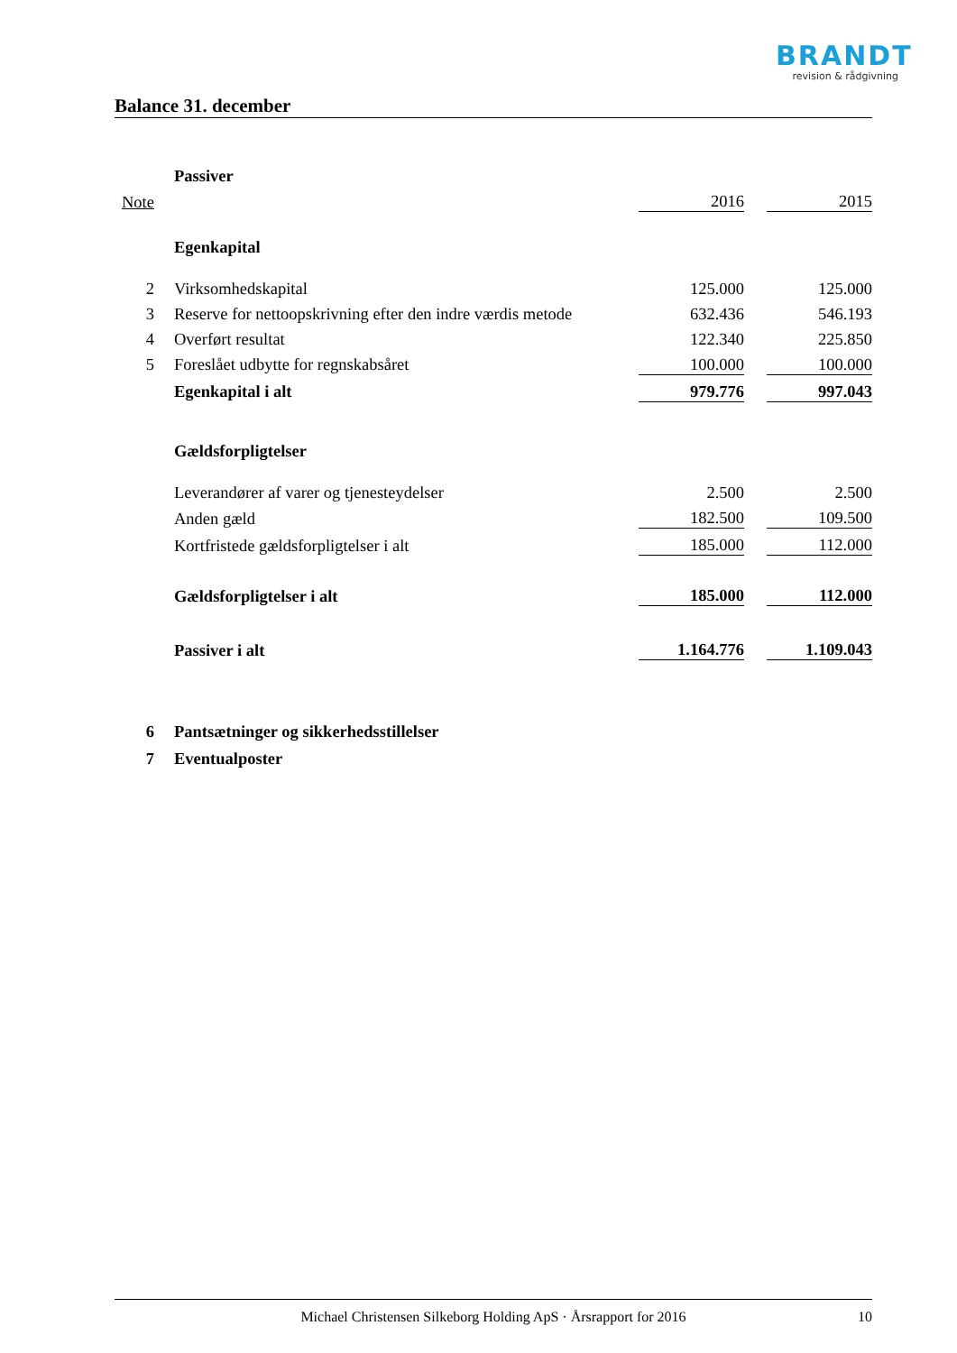BRANDT
revision & rådgivning
Balance 31. december
| | Passiver | | | |
| Note | | 2016 | | 2015 |
| | Egenkapital | | | |
| 2 | Virksomhedskapital | 125.000 | | 125.000 |
| 3 | Reserve for nettoopskrivning efter den indre værdis metode | 632.436 | | 546.193 |
| 4 | Overført resultat | 122.340 | | 225.850 |
| 5 | Foreslået udbytte for regnskabsåret | 100.000 | | 100.000 |
| | Egenkapital i alt | 979.776 | | 997.043 |
| | Gældsforpligtelser | | | |
| | Leverandører af varer og tjenesteydelser | 2.500 | | 2.500 |
| | Anden gæld | 182.500 | | 109.500 |
| | Kortfristede gældsforpligtelser i alt | 185.000 | | 112.000 |
| | Gældsforpligtelser i alt | 185.000 | | 112.000 |
| | Passiver i alt | 1.164.776 | | 1.109.043 |
| 6 | Pantsætninger og sikkerhedsstillelser | | | |
| 7 | Eventualposter | | | |
Michael Christensen Silkeborg Holding ApS · Årsrapport for 2016
10